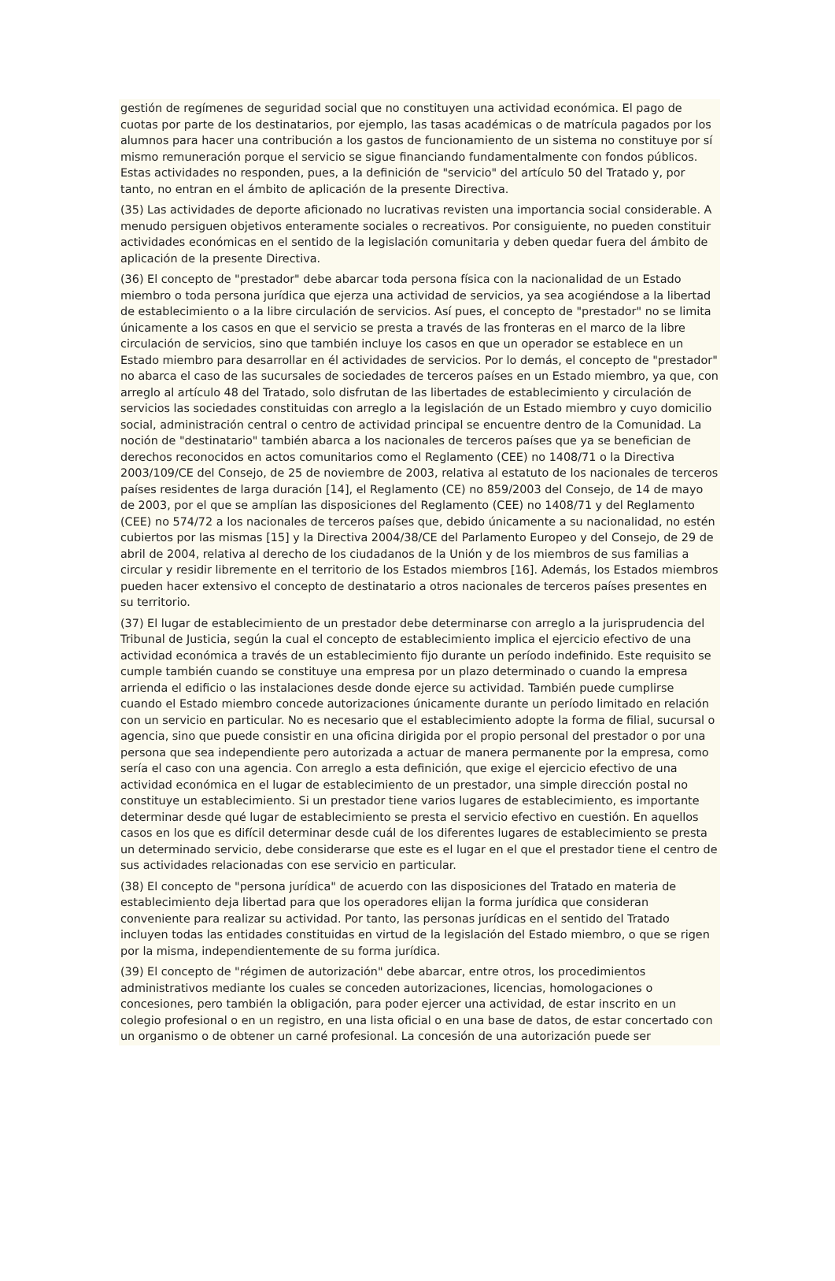gestión de regímenes de seguridad social que no constituyen una actividad económica. El pago de cuotas por parte de los destinatarios, por ejemplo, las tasas académicas o de matrícula pagados por los alumnos para hacer una contribución a los gastos de funcionamiento de un sistema no constituye por sí mismo remuneración porque el servicio se sigue financiando fundamentalmente con fondos públicos. Estas actividades no responden, pues, a la definición de "servicio" del artículo 50 del Tratado y, por tanto, no entran en el ámbito de aplicación de la presente Directiva.
(35) Las actividades de deporte aficionado no lucrativas revisten una importancia social considerable. A menudo persiguen objetivos enteramente sociales o recreativos. Por consiguiente, no pueden constituir actividades económicas en el sentido de la legislación comunitaria y deben quedar fuera del ámbito de aplicación de la presente Directiva.
(36) El concepto de "prestador" debe abarcar toda persona física con la nacionalidad de un Estado miembro o toda persona jurídica que ejerza una actividad de servicios, ya sea acogiéndose a la libertad de establecimiento o a la libre circulación de servicios. Así pues, el concepto de "prestador" no se limita únicamente a los casos en que el servicio se presta a través de las fronteras en el marco de la libre circulación de servicios, sino que también incluye los casos en que un operador se establece en un Estado miembro para desarrollar en él actividades de servicios. Por lo demás, el concepto de "prestador" no abarca el caso de las sucursales de sociedades de terceros países en un Estado miembro, ya que, con arreglo al artículo 48 del Tratado, solo disfrutan de las libertades de establecimiento y circulación de servicios las sociedades constituidas con arreglo a la legislación de un Estado miembro y cuyo domicilio social, administración central o centro de actividad principal se encuentre dentro de la Comunidad. La noción de "destinatario" también abarca a los nacionales de terceros países que ya se benefician de derechos reconocidos en actos comunitarios como el Reglamento (CEE) no 1408/71 o la Directiva 2003/109/CE del Consejo, de 25 de noviembre de 2003, relativa al estatuto de los nacionales de terceros países residentes de larga duración [14], el Reglamento (CE) no 859/2003 del Consejo, de 14 de mayo de 2003, por el que se amplían las disposiciones del Reglamento (CEE) no 1408/71 y del Reglamento (CEE) no 574/72 a los nacionales de terceros países que, debido únicamente a su nacionalidad, no estén cubiertos por las mismas [15] y la Directiva 2004/38/CE del Parlamento Europeo y del Consejo, de 29 de abril de 2004, relativa al derecho de los ciudadanos de la Unión y de los miembros de sus familias a circular y residir libremente en el territorio de los Estados miembros [16]. Además, los Estados miembros pueden hacer extensivo el concepto de destinatario a otros nacionales de terceros países presentes en su territorio.
(37) El lugar de establecimiento de un prestador debe determinarse con arreglo a la jurisprudencia del Tribunal de Justicia, según la cual el concepto de establecimiento implica el ejercicio efectivo de una actividad económica a través de un establecimiento fijo durante un período indefinido. Este requisito se cumple también cuando se constituye una empresa por un plazo determinado o cuando la empresa arrienda el edificio o las instalaciones desde donde ejerce su actividad. También puede cumplirse cuando el Estado miembro concede autorizaciones únicamente durante un período limitado en relación con un servicio en particular. No es necesario que el establecimiento adopte la forma de filial, sucursal o agencia, sino que puede consistir en una oficina dirigida por el propio personal del prestador o por una persona que sea independiente pero autorizada a actuar de manera permanente por la empresa, como sería el caso con una agencia. Con arreglo a esta definición, que exige el ejercicio efectivo de una actividad económica en el lugar de establecimiento de un prestador, una simple dirección postal no constituye un establecimiento. Si un prestador tiene varios lugares de establecimiento, es importante determinar desde qué lugar de establecimiento se presta el servicio efectivo en cuestión. En aquellos casos en los que es difícil determinar desde cuál de los diferentes lugares de establecimiento se presta un determinado servicio, debe considerarse que este es el lugar en el que el prestador tiene el centro de sus actividades relacionadas con ese servicio en particular.
(38) El concepto de "persona jurídica" de acuerdo con las disposiciones del Tratado en materia de establecimiento deja libertad para que los operadores elijan la forma jurídica que consideran conveniente para realizar su actividad. Por tanto, las personas jurídicas en el sentido del Tratado incluyen todas las entidades constituidas en virtud de la legislación del Estado miembro, o que se rigen por la misma, independientemente de su forma jurídica.
(39) El concepto de "régimen de autorización" debe abarcar, entre otros, los procedimientos administrativos mediante los cuales se conceden autorizaciones, licencias, homologaciones o concesiones, pero también la obligación, para poder ejercer una actividad, de estar inscrito en un colegio profesional o en un registro, en una lista oficial o en una base de datos, de estar concertado con un organismo o de obtener un carné profesional. La concesión de una autorización puede ser